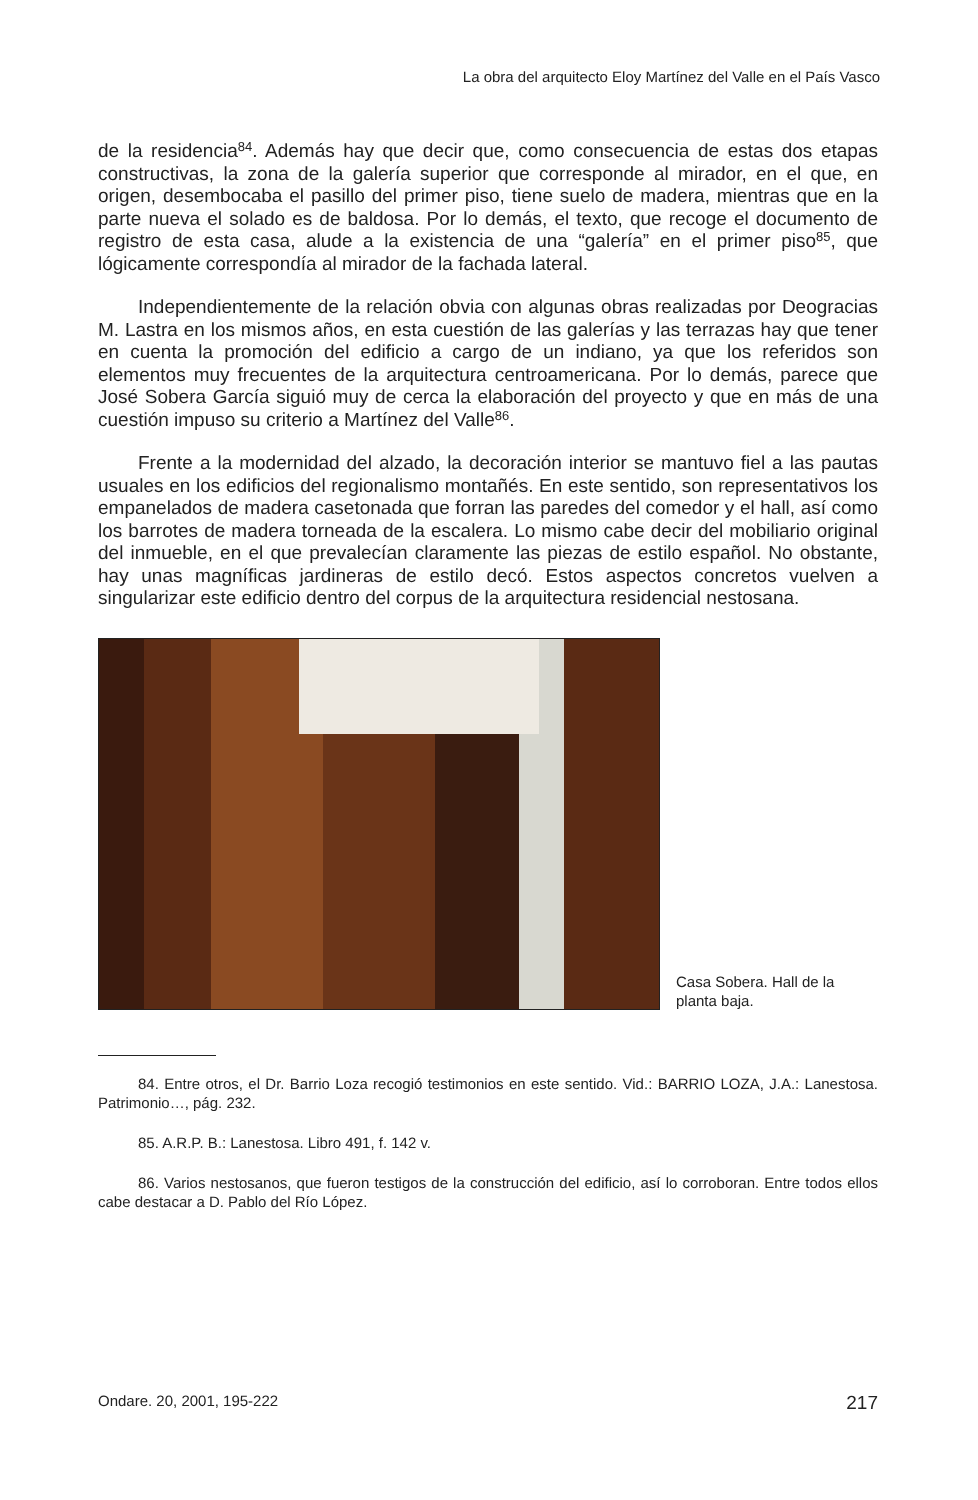La obra del arquitecto Eloy Martínez del Valle en el País Vasco
de la residencia<sup>84</sup>. Además hay que decir que, como consecuencia de estas dos etapas constructivas, la zona de la galería superior que corresponde al mirador, en el que, en origen, desembocaba el pasillo del primer piso, tiene suelo de madera, mientras que en la parte nueva el solado es de baldosa. Por lo demás, el texto, que recoge el documento de registro de esta casa, alude a la existencia de una “galería” en el primer piso<sup>85</sup>, que lógicamente correspondía al mirador de la fachada lateral.
Independientemente de la relación obvia con algunas obras realizadas por Deogracias M. Lastra en los mismos años, en esta cuestión de las galerías y las terrazas hay que tener en cuenta la promoción del edificio a cargo de un indiano, ya que los referidos son elementos muy frecuentes de la arquitectura centroamericana. Por lo demás, parece que José Sobera García siguió muy de cerca la elaboración del proyecto y que en más de una cuestión impuso su criterio a Martínez del Valle<sup>86</sup>.
Frente a la modernidad del alzado, la decoración interior se mantuvo fiel a las pautas usuales en los edificios del regionalismo montañés. En este sentido, son representativos los empanelados de madera casetonada que forran las paredes del comedor y el hall, así como los barrotes de madera torneada de la escalera. Lo mismo cabe decir del mobiliario original del inmueble, en el que prevalecían claramente las piezas de estilo español. No obstante, hay unas magníficas jardineras de estilo decó. Estos aspectos concretos vuelven a singularizar este edificio dentro del corpus de la arquitectura residencial nestosana.
Casa Sobera. Hall de la planta baja.
84. Entre otros, el Dr. Barrio Loza recogió testimonios en este sentido. Vid.: BARRIO LOZA, J.A.: Lanestosa. Patrimonio…, pág. 232.
85. A.R.P. B.: Lanestosa. Libro 491, f. 142 v.
86. Varios nestosanos, que fueron testigos de la construcción del edificio, así lo corroboran. Entre todos ellos cabe destacar a D. Pablo del Río López.
Ondare. 20, 2001, 195-222 217